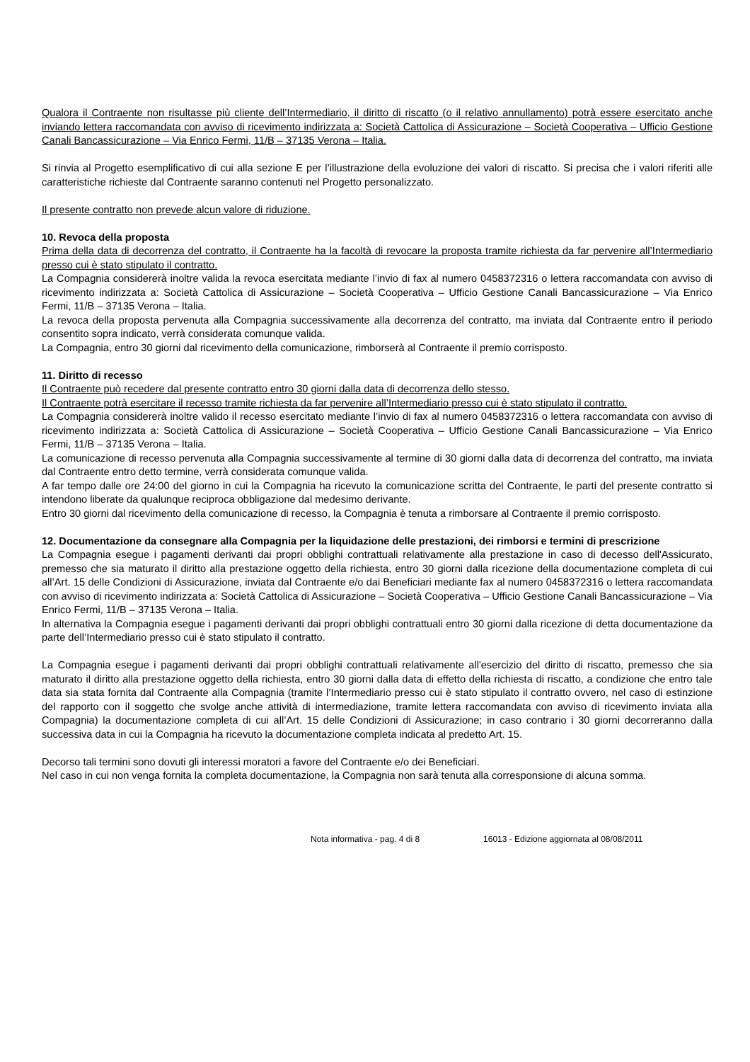Qualora il Contraente non risultasse più cliente dell’Intermediario, il diritto di riscatto (o il relativo annullamento) potrà essere esercitato anche inviando lettera raccomandata con avviso di ricevimento indirizzata a: Società Cattolica di Assicurazione – Società Cooperativa – Ufficio Gestione Canali Bancassicurazione – Via Enrico Fermi, 11/B – 37135 Verona – Italia.
Si rinvia al Progetto esemplificativo di cui alla sezione E per l’illustrazione della evoluzione dei valori di riscatto. Si precisa che i valori riferiti alle caratteristiche richieste dal Contraente saranno contenuti nel Progetto personalizzato.
Il presente contratto non prevede alcun valore di riduzione.
10. Revoca della proposta
Prima della data di decorrenza del contratto, il Contraente ha la facoltà di revocare la proposta tramite richiesta da far pervenire all’Intermediario presso cui è stato stipulato il contratto.
La Compagnia considererà inoltre valida la revoca esercitata mediante l’invio di fax al numero 0458372316 o lettera raccomandata con avviso di ricevimento indirizzata a: Società Cattolica di Assicurazione – Società Cooperativa – Ufficio Gestione Canali Bancassicurazione – Via Enrico Fermi, 11/B – 37135 Verona – Italia.
La revoca della proposta pervenuta alla Compagnia successivamente alla decorrenza del contratto, ma inviata dal Contraente entro il periodo consentito sopra indicato, verrà considerata comunque valida.
La Compagnia, entro 30 giorni dal ricevimento della comunicazione, rimborserà al Contraente il premio corrisposto.
11. Diritto di recesso
Il Contraente può recedere dal presente contratto entro 30 giorni dalla data di decorrenza dello stesso.
Il Contraente potrà esercitare il recesso tramite richiesta da far pervenire all’Intermediario presso cui è stato stipulato il contratto.
La Compagnia considererà inoltre valido il recesso esercitato mediante l’invio di fax al numero 0458372316 o lettera raccomandata con avviso di ricevimento indirizzata a: Società Cattolica di Assicurazione – Società Cooperativa – Ufficio Gestione Canali Bancassicurazione – Via Enrico Fermi, 11/B – 37135 Verona – Italia.
La comunicazione di recesso pervenuta alla Compagnia successivamente al termine di 30 giorni dalla data di decorrenza del contratto, ma inviata dal Contraente entro detto termine, verrà considerata comunque valida.
A far tempo dalle ore 24:00 del giorno in cui la Compagnia ha ricevuto la comunicazione scritta del Contraente, le parti del presente contratto si intendono liberate da qualunque reciproca obbligazione dal medesimo derivante.
Entro 30 giorni dal ricevimento della comunicazione di recesso, la Compagnia è tenuta a rimborsare al Contraente il premio corrisposto.
12. Documentazione da consegnare alla Compagnia per la liquidazione delle prestazioni, dei rimborsi e termini di prescrizione
La Compagnia esegue i pagamenti derivanti dai propri obblighi contrattuali relativamente alla prestazione in caso di decesso dell'Assicurato, premesso che sia maturato il diritto alla prestazione oggetto della richiesta, entro 30 giorni dalla ricezione della documentazione completa di cui all’Art. 15 delle Condizioni di Assicurazione, inviata dal Contraente e/o dai Beneficiari mediante fax al numero 0458372316 o lettera raccomandata con avviso di ricevimento indirizzata a: Società Cattolica di Assicurazione – Società Cooperativa – Ufficio Gestione Canali Bancassicurazione – Via Enrico Fermi, 11/B – 37135 Verona – Italia.
In alternativa la Compagnia esegue i pagamenti derivanti dai propri obblighi contrattuali entro 30 giorni dalla ricezione di detta documentazione da parte dell’Intermediario presso cui è stato stipulato il contratto.
La Compagnia esegue i pagamenti derivanti dai propri obblighi contrattuali relativamente all'esercizio del diritto di riscatto, premesso che sia maturato il diritto alla prestazione oggetto della richiesta, entro 30 giorni dalla data di effetto della richiesta di riscatto, a condizione che entro tale data sia stata fornita dal Contraente alla Compagnia (tramite l’Intermediario presso cui è stato stipulato il contratto ovvero, nel caso di estinzione del rapporto con il soggetto che svolge anche attività di intermediazione, tramite lettera raccomandata con avviso di ricevimento inviata alla Compagnia) la documentazione completa di cui all’Art. 15 delle Condizioni di Assicurazione; in caso contrario i 30 giorni decorreranno dalla successiva data in cui la Compagnia ha ricevuto la documentazione completa indicata al predetto Art. 15.
Decorso tali termini sono dovuti gli interessi moratori a favore del Contraente e/o dei Beneficiari.
Nel caso in cui non venga fornita la completa documentazione, la Compagnia non sarà tenuta alla corresponsione di alcuna somma.
Nota informativa - pag. 4 di 8 16013 - Edizione aggiornata al 08/08/2011